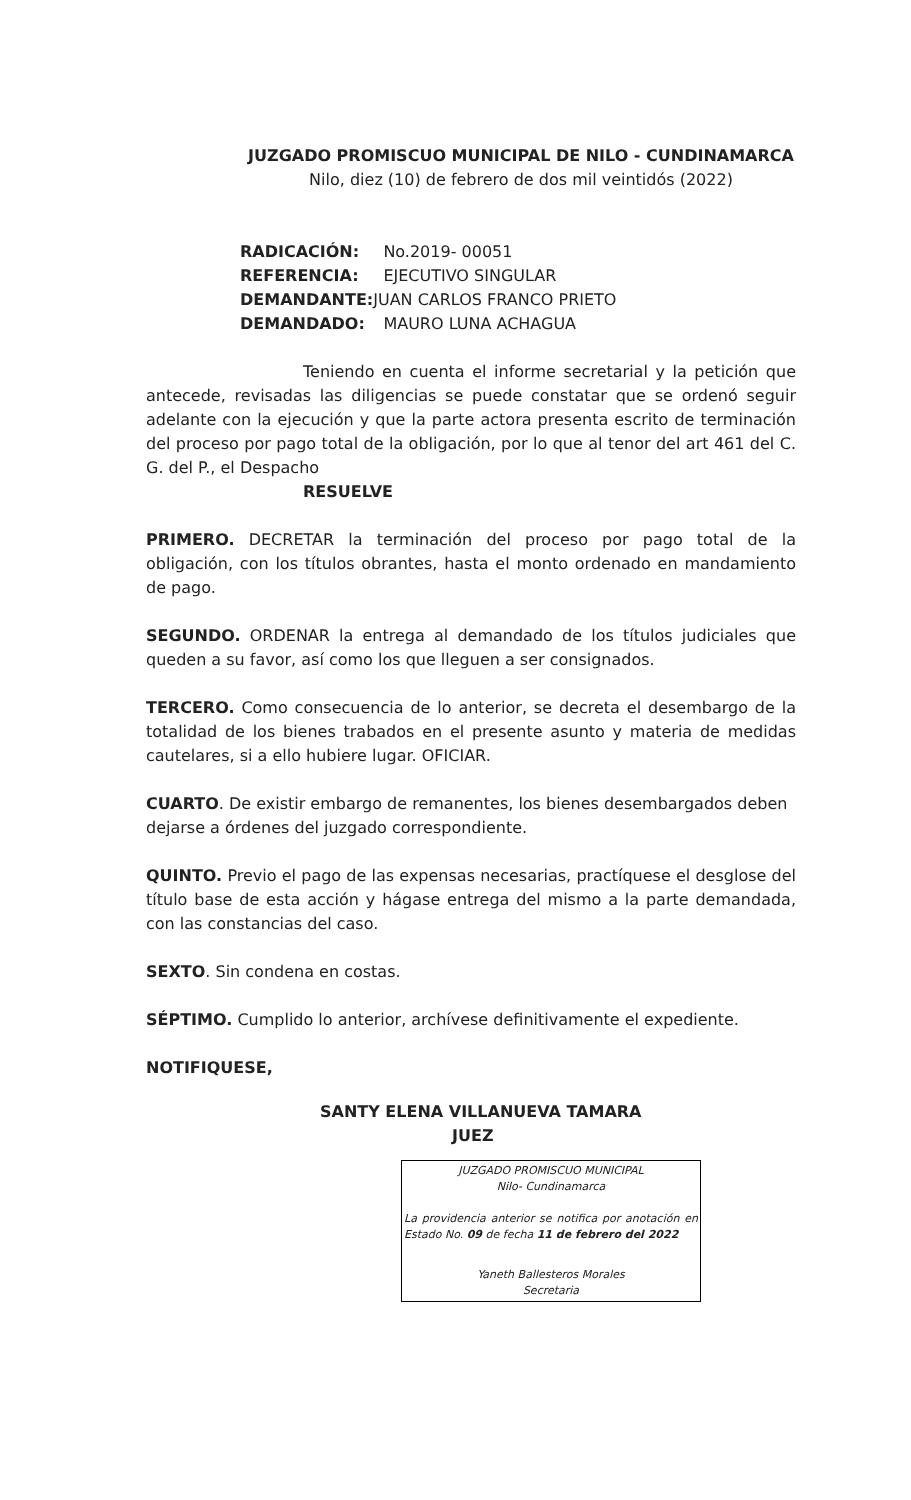JUZGADO PROMISCUO MUNICIPAL DE NILO - CUNDINAMARCA
Nilo, diez (10) de febrero de dos mil veintidós (2022)
| RADICACIÓN: | No.2019- 00051 |
| REFERENCIA: | EJECUTIVO SINGULAR |
| DEMANDANTE: | JUAN CARLOS FRANCO PRIETO |
| DEMANDADO: | MAURO LUNA ACHAGUA |
Teniendo en cuenta el informe secretarial y la petición que antecede, revisadas las diligencias se puede constatar que se ordenó seguir adelante con la ejecución y que la parte actora presenta escrito de terminación del proceso por pago total de la obligación, por lo que al tenor del art 461 del C. G. del P., el Despacho
RESUELVE
PRIMERO. DECRETAR la terminación del proceso por pago total de la obligación, con los títulos obrantes, hasta el monto ordenado en mandamiento de pago.
SEGUNDO. ORDENAR la entrega al demandado de los títulos judiciales que queden a su favor, así como los que lleguen a ser consignados.
TERCERO. Como consecuencia de lo anterior, se decreta el desembargo de la totalidad de los bienes trabados en el presente asunto y materia de medidas cautelares, si a ello hubiere lugar. OFICIAR.
CUARTO. De existir embargo de remanentes, los bienes desembargados deben dejarse a órdenes del juzgado correspondiente.
QUINTO. Previo el pago de las expensas necesarias, practíquese el desglose del título base de esta acción y hágase entrega del mismo a la parte demandada, con las constancias del caso.
SEXTO. Sin condena en costas.
SÉPTIMO. Cumplido lo anterior, archívese definitivamente el expediente.
NOTIFIQUESE,
SANTY ELENA VILLANUEVA TAMARA
JUEZ
JUZGADO PROMISCUO MUNICIPAL
Nilo- Cundinamarca
La providencia anterior se notifica por anotación en Estado No. 09 de fecha 11 de febrero del 2022
Yaneth Ballesteros Morales
Secretaria